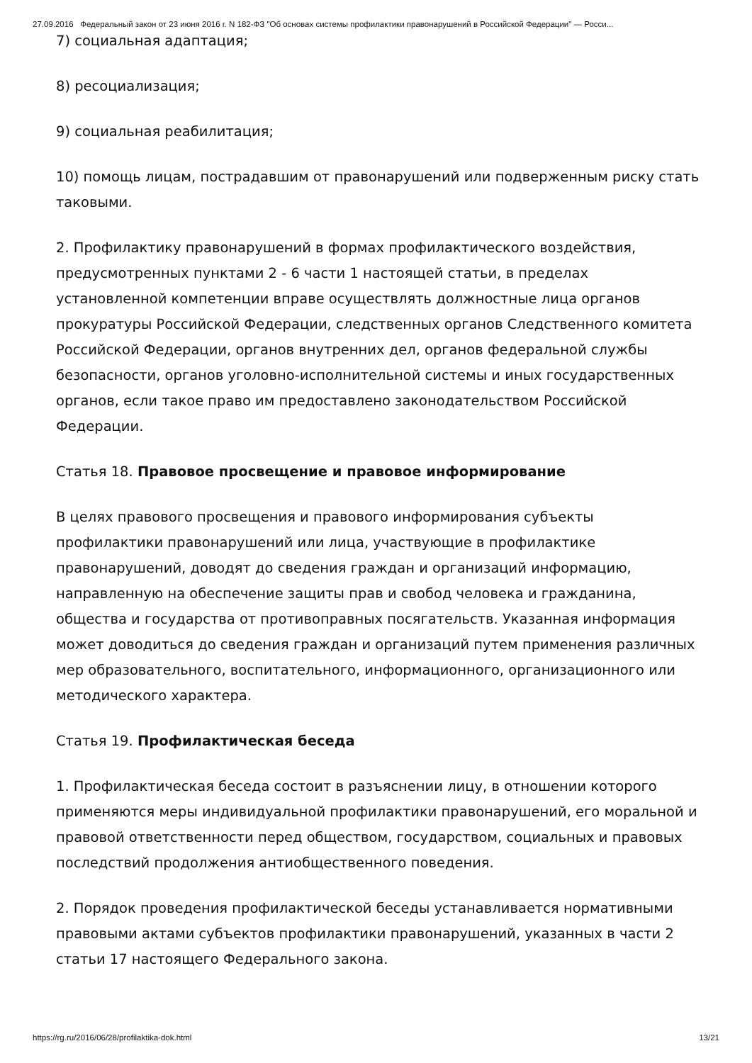27.09.2016 Федеральный закон от 23 июня 2016 г. N 182-ФЗ "Об основах системы профилактики правонарушений в Российской Федерации" — Росси...
7) социальная адаптация;
8) ресоциализация;
9) социальная реабилитация;
10) помощь лицам, пострадавшим от правонарушений или подверженным риску стать таковыми.
2. Профилактику правонарушений в формах профилактического воздействия, предусмотренных пунктами 2 - 6 части 1 настоящей статьи, в пределах установленной компетенции вправе осуществлять должностные лица органов прокуратуры Российской Федерации, следственных органов Следственного комитета Российской Федерации, органов внутренних дел, органов федеральной службы безопасности, органов уголовно-исполнительной системы и иных государственных органов, если такое право им предоставлено законодательством Российской Федерации.
Статья 18. Правовое просвещение и правовое информирование
В целях правового просвещения и правового информирования субъекты профилактики правонарушений или лица, участвующие в профилактике правонарушений, доводят до сведения граждан и организаций информацию, направленную на обеспечение защиты прав и свобод человека и гражданина, общества и государства от противоправных посягательств. Указанная информация может доводиться до сведения граждан и организаций путем применения различных мер образовательного, воспитательного, информационного, организационного или методического характера.
Статья 19. Профилактическая беседа
1. Профилактическая беседа состоит в разъяснении лицу, в отношении которого применяются меры индивидуальной профилактики правонарушений, его моральной и правовой ответственности перед обществом, государством, социальных и правовых последствий продолжения антиобщественного поведения.
2. Порядок проведения профилактической беседы устанавливается нормативными правовыми актами субъектов профилактики правонарушений, указанных в части 2 статьи 17 настоящего Федерального закона.
https://rg.ru/2016/06/28/profilaktika-dok.html 13/21